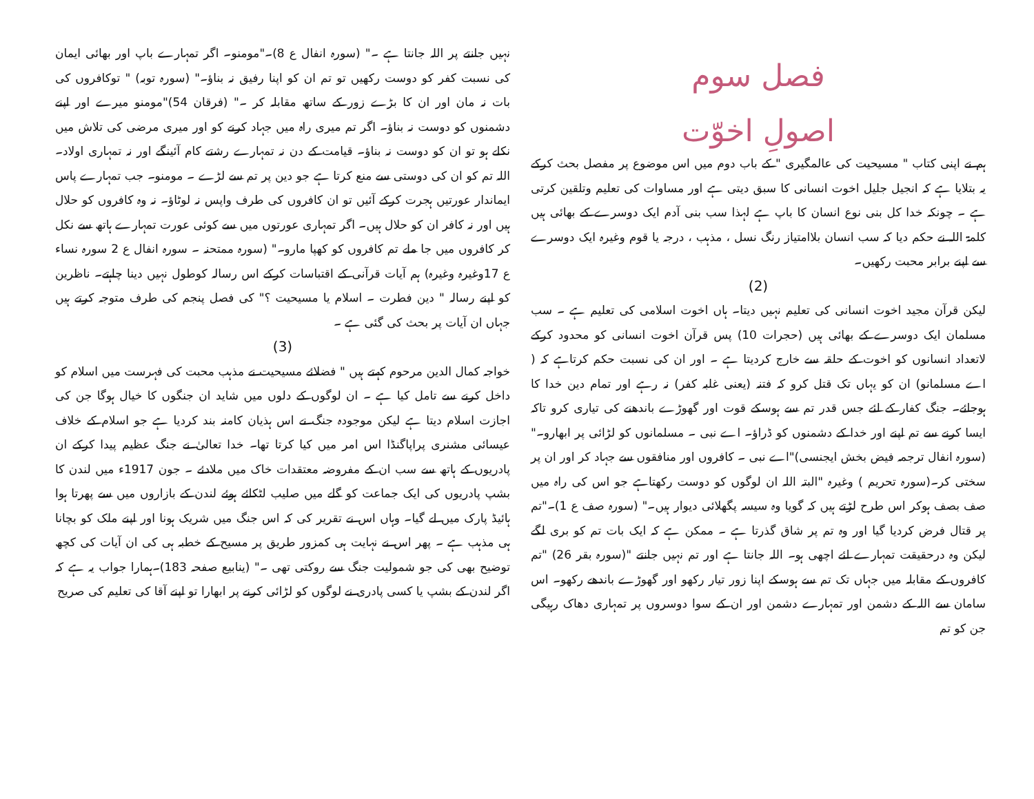فصل سوم
اصولِ اخوّت
ہم نے اپنی کتاب " مسیحیت کی عالمگیری " کے باب دوم میں اس موضوع پر مفصل بحث کرکے یہ بتلایا ہے کہ انجیل جلیل اخوت انسانی کا سبق دیتی ہے اور مساوات کی تعلیم وتلقین کرتی ہے ۔ چونکہ خدا کل بنی نوع انسان کا باپ ہے لہذا سب بنی آدم ایک دوسرے کے بھائی ہیں کلمۃ اللہ نے حکم دیا کہ سب انسان بلاامتیاز رنگ نسل ، مذہب ، درجہ یا قوم وغیرہ ایک دوسرے سے اپنے برابر محبت رکھیں۔
(2)
لیکن قرآن مجید اخوت انسانی کی تعلیم نہیں دیتا۔ ہاں اخوت اسلامی کی تعلیم ہے ۔ سب مسلمان ایک دوسرے کے بھائی ہیں (حجرات 10) پس قرآن اخوت انسانی کو محدود کرکے لاتعداد انسانوں کو اخوت کے حلقہ سے خارج کردیتا ہے ۔ اور ان کی نسبت حکم کرتاہے کہ ( اے مسلمانو) ان کو یہاں تک قتل کرو کہ فتنہ (یعنی غلبہ کفر) نہ رہے اور تمام دین خدا کا ہوجائے۔ جنگ کفار کے لئے جس قدر تم سے ہوسکے قوت اور گھوڑے باندھنے کی تیاری کرو تاکہ ایسا کرنے سے تم اپنے اور خدا کے دشمنوں کو ڈراؤ۔ اے نبی ۔ مسلمانوں کو لڑائی پر ابھارو۔" (سورہ انفال ترجمہ فیض بخش ایجنسی)"اے نبی ۔ کافروں اور منافقوں سے جہاد کر اور ان پر سختی کر۔(سورہ تحریم ) وغیرہ "البتہ اللہ ان لوگوں کو دوست رکھتاہے جو اس کی راہ میں صف بصف ہوکر اس طرح لڑتے ہیں کہ گویا وہ سیسہ پگھلائی دیوار ہیں۔" (سورہ صف ع 1)۔"تم پر قتال فرض کردیا گیا اور وہ تم پر شاق گذرتا ہے ۔ ممکن ہے کہ ایک بات تم کو بری لگے لیکن وہ درحقیقت تمہارے لئے اچھی ہو۔ اللہ جانتا ہے اور تم نہیں جانتے "(سورہ بقر 26) "تم کافروں کے مقابلہ میں جہاں تک تم سے ہوسکے اپنا زور تیار رکھو اور گھوڑے باندھے رکھو۔ اس سامان سے اللہ کے دشمن اور تمہارے دشمن اور ان کے سوا دوسروں پر تمہاری دھاک رہیگی جن کو تم
نہیں جانتے پر اللہ جانتا ہے ۔" (سورہ انفال ع 8)۔"مومنو۔ اگر تمہارے باپ اور بھائی ایمان کی نسبت کفر کو دوست رکھیں تو تم ان کو اپنا رفیق نہ بناؤ۔" (سورہ توبہ) " توکافروں کی بات نہ مان اور ان کا بڑے زور کے ساتھ مقابلہ کر ۔" (فرقان 54)"مومنو میرے اور اپنے دشمنوں کو دوست نہ بناؤ۔ اگر تم میری راہ میں جہاد کرنے کو اور میری مرضی کی تلاش میں نکلے ہو تو ان کو دوست نہ بناؤ۔ قیامت کے دن نہ تمہارے رشتے کام آئینگے اور نہ تمہاری اولاد۔ اللہ تم کو ان کی دوستی سے منع کرتا ہے جو دین پر تم سے لڑے ۔ مومنو۔ جب تمہارے پاس ایماندار عورتیں ہجرت کرکے آئیں تو ان کافروں کی طرف واپس نہ لوٹاؤ۔ نہ وہ کافروں کو حلال ہیں اور نہ کافر ان کو حلال ہیں۔ اگر تمہاری عورتوں میں سے کوئی عورت تمہارے ہاتھ سے نکل کر کافروں میں جا ملے تم کافروں کو کھپا مارو۔" (سورہ ممتحنہ ۔ سورہ انفال ع 2 سورہ نساء ع 17وغیرہ وغیرہ) ہم آیات قرآنی کے اقتباسات کرکے اس رسالہ کوطول نہیں دینا چاہتے۔ ناظرین کو اپنے رسالہ " دین فطرت ۔ اسلام یا مسیحیت ؟" کی فصل پنجم کی طرف متوجہ کرتے ہیں جہاں ان آیات پر بحث کی گئی ہے ۔
(3)
خواجہ کمال الدین مرحوم کہتے ہیں " فضلائے مسیحیت نے مذہب محبت کی فہرست میں اسلام کو داخل کرنے سے تامل کیا ہے ۔ ان لوگوں کے دلوں میں شاید ان جنگوں کا خیال ہوگا جن کی اجازت اسلام دیتا ہے لیکن موجودہ جنگ نے اس ہذیان کامنہ بند کردیا ہے جو اسلام کے خلاف عیسائی مشنری پراپاگنڈا اس امر میں کیا کرتا تھا۔ خدا تعالیٰ نے جنگ عظیم پیدا کرکے ان پادریوں کے ہاتھ سے سب ان کے مفروضہ معتقدات خاک میں ملادئے ۔ جون 1917ء میں لندن کا بشپ پادریوں کی ایک جماعت کو گلے میں صلیب لٹکائے ہوئے لندن کے بازاروں میں سے پھرتا ہوا ہائیڈ پارک میں لے گیا۔ وہاں اس نے تقریر کی کہ اس جنگ میں شریک ہونا اور اپنے ملک کو بچانا ہی مذہب ہے ۔ پھر اس نے نہایت ہی کمزور طریق پر مسیح کے خطبہ ہی کی ان آیات کی کچھ توضیح بھی کی جو شمولیت جنگ سے روکتی تھی ۔" (ینابیع صفحہ 183)۔ہمارا جواب یہ ہے کہ اگر لندن کے بشپ یا کسی پادری نے لوگوں کو لڑائی کرنے پر ابھارا تو اپنے آقا کی تعلیم کی صریح